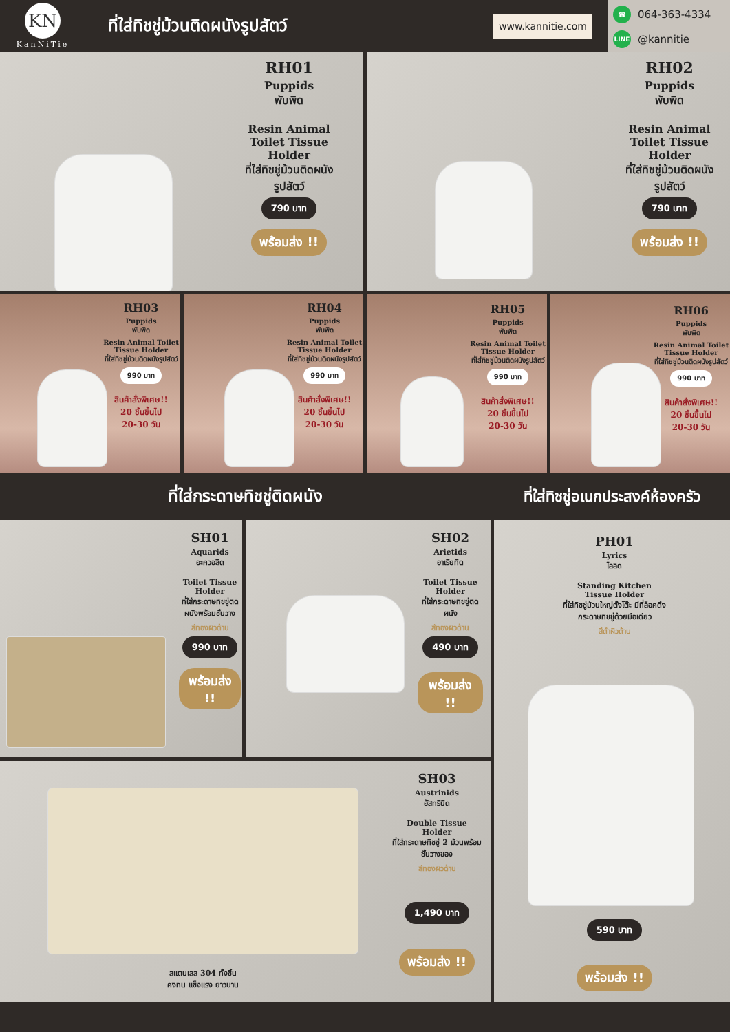KN
KanNiTie
ที่ใส่ทิชชู่ม้วนติดผนังรูปสัตว์
www.kannitie.com
☎ 064-363-4334
LINE @kannitie
RH01
Puppids
พับพิด
Resin Animal Toilet Tissue Holder
ที่ใส่ทิชชู่ม้วนติดผนังรูปสัตว์
790 บาท
พร้อมส่ง !!
RH02
Puppids
พับพิด
Resin Animal Toilet Tissue Holder
ที่ใส่ทิชชู่ม้วนติดผนังรูปสัตว์
790 บาท
พร้อมส่ง !!
RH03
Puppids
พับพิด
Resin Animal Toilet Tissue Holder
ที่ใส่ทิชชู่ม้วนติดผนังรูปสัตว์
990 บาท
สินค้าสั่งพิเศษ!!
20 ชิ้นขึ้นไป
20-30 วัน
RH04
Puppids
พับพิด
Resin Animal Toilet Tissue Holder
ที่ใส่ทิชชู่ม้วนติดผนังรูปสัตว์
990 บาท
สินค้าสั่งพิเศษ!!
20 ชิ้นขึ้นไป
20-30 วัน
RH05
Puppids
พับพิด
Resin Animal Toilet Tissue Holder
ที่ใส่ทิชชู่ม้วนติดผนังรูปสัตว์
990 บาท
สินค้าสั่งพิเศษ!!
20 ชิ้นขึ้นไป
20-30 วัน
RH06
Puppids
พับพิด
Resin Animal Toilet Tissue Holder
ที่ใส่ทิชชู่ม้วนติดผนังรูปสัตว์
990 บาท
สินค้าสั่งพิเศษ!!
20 ชิ้นขึ้นไป
20-30 วัน
ที่ใส่กระดาษทิชชู่ติดผนัง
SH01
Aquarids
อะควอลิด
Toilet Tissue Holder
ที่ใส่กระดาษทิชชู่ติดผนังพร้อมชั้นวาง
สีทองผิวด้าน
990 บาท
พร้อมส่ง !!
SH02
Arietids
อาเรียทิด
Toilet Tissue Holder
ที่ใส่กระดาษทิชชู่ติดผนัง
สีทองผิวด้าน
490 บาท
พร้อมส่ง !!
สแตนเลส 304 ทั้งชิ้น
คงทน แข็งแรง ยาวนาน
SH03
Austrinids
อัสทรินิด
Double Tissue Holder
ที่ใส่กระดาษทิชชู่ 2 ม้วนพร้อมชั้นวางของ
สีทองผิวด้าน
1,490 บาท
พร้อมส่ง !!
ที่ใส่ทิชชู่อเนกประสงค์ห้องครัว
PH01
Lyrics
ไลลิด
Standing Kitchen Tissue Holder
ที่ใส่ทิชชู่ม้วนใหญ่ตั้งโต๊ะ มีที่ล็อคดึงกระดาษทิชชู่ด้วยมือเดียว
สีดำผิวด้าน
590 บาท
พร้อมส่ง !!